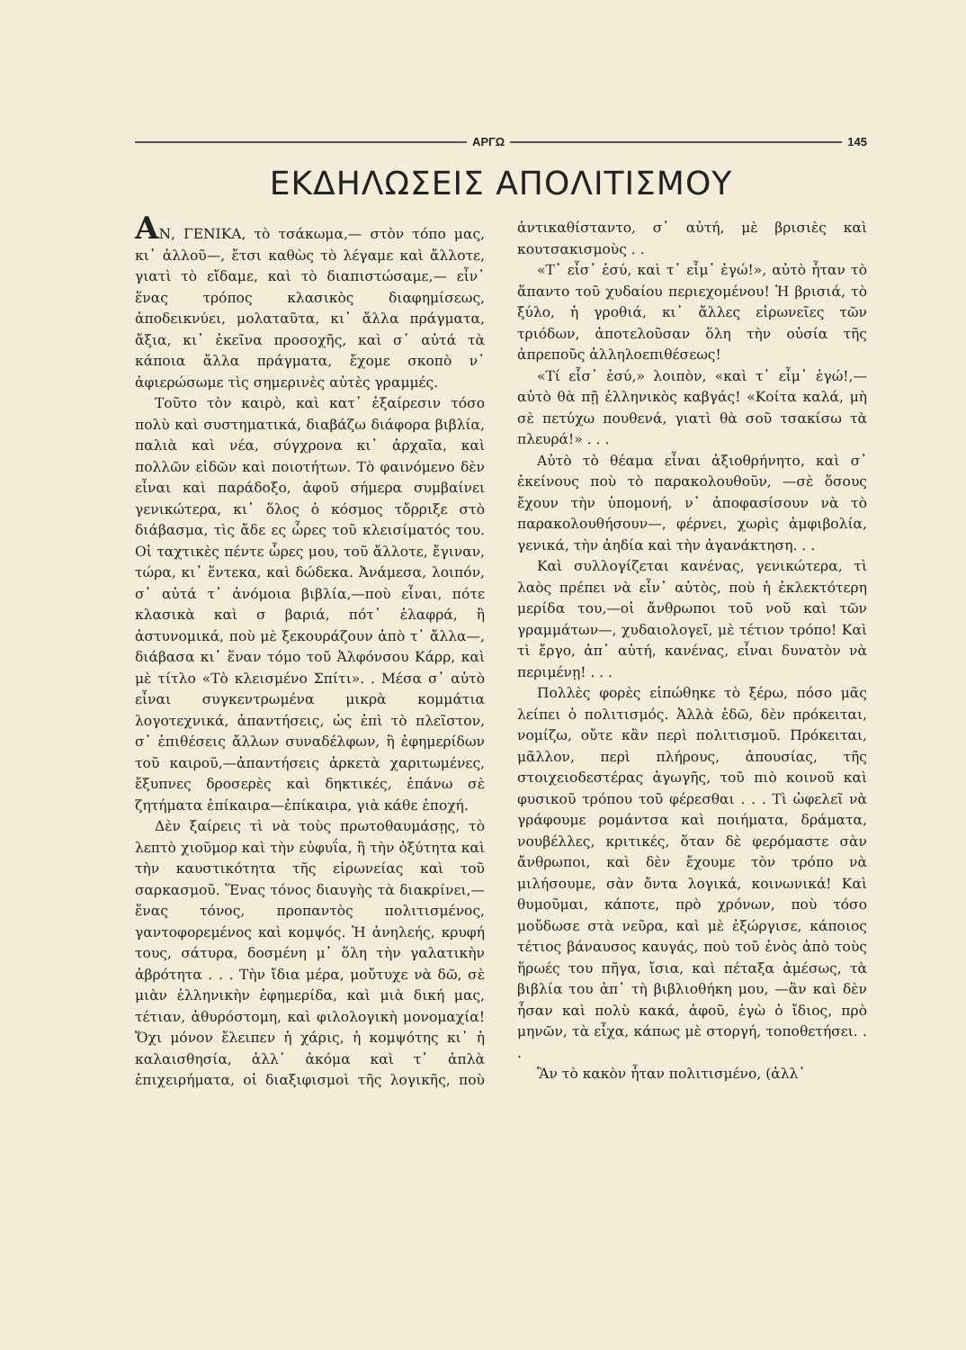ΑΡΓΩ 145
ΕΚΔΗΛΩΣΕΙΣ ΑΠΟΛΙΤΙΣΜΟΥ
ΑΝ, ΓΕΝΙΚΑ, τὸ τσάκωμα,— στὸν τόπο μας, κι᾽ ἀλλοῦ—, ἔτσι καθὼς τὸ λέγαμε καὶ ἄλλοτε, γιατὶ τὸ εἴδαμε, καὶ τὸ διαπιστώσαμε,— εἶν᾽ ἕνας τρόπος κλασικὸς διαφημίσεως, ἀποδεικνύει, μολαταῦτα, κι᾽ ἄλλα πράγματα, ἄξια, κι᾽ ἐκεῖνα προσοχῆς, καὶ σ᾽ αὐτά τὰ κάποια ἄλλα πράγματα, ἔχομε σκοπὸ ν᾽ ἀφιερώσωμε τὶς σημερινὲς αὐτὲς γραμμές.
Τοῦτο τὸν καιρὸ, καὶ κατ᾽ ἐξαίρεσιν τόσο πολὺ καὶ συστηματικά, διαβάζω διάφορα βιβλία, παλιὰ καὶ νέα, σύγχρονα κι᾽ ἀρχαῖα, καὶ πολλῶν εἰδῶν καὶ ποιοτήτων. Τὸ φαινόμενο δὲν εἶναι καὶ παράδοξο, ἀφοῦ σήμερα συμβαίνει γενικώτερα, κι᾽ ὅλος ὁ κόσμος τὄρριξε στὸ διάβασμα, τὶς ἄδε ες ὧρες τοῦ κλεισίματός του. Οἱ ταχτικὲς πέντε ὧρες μου, τοῦ ἄλλοτε, ἔγιναν, τώρα, κι᾽ ἕντεκα, καὶ δώδεκα. Ἀνάμεσα, λοιπόν, σ᾽ αὐτά τ᾽ ἀνόμοια βιβλία,—ποὺ εἶναι, πότε κλασικὰ καὶ σ βαριά, πότ᾽ ἐλαφρά, ἢ ἀστυνομικά, ποὺ μὲ ξεκουράζουν ἀπὸ τ᾽ ἄλλα—, διάβασα κι᾽ ἕναν τόμο τοῦ Ἀλφόνσου Κάρρ, καὶ μὲ τίτλο «Τὸ κλεισμένο Σπίτι». . Μέσα σ᾽ αὐτὸ εἶναι συγκεντρωμένα μικρὰ κομμάτια λογοτεχνικά, ἀπαντήσεις, ὡς ἐπὶ τὸ πλεῖστον, σ᾽ ἐπιθέσεις ἄλλων συναδέλφων, ἢ ἐφημερίδων τοῦ καιροῦ,—ἀπαντήσεις ἀρκετὰ χαριτωμένες, ἔξυπνες δροσερὲς καὶ δηκτικές, ἐπάνω σὲ ζητήματα ἐπίκαιρα—ἐπίκαιρα, γιὰ κάθε ἐποχή.
Δὲν ξαίρεις τὶ νὰ τοὺς πρωτοθαυμάσῃς, τὸ λεπτὸ χιοῦμορ καὶ τὴν εὐφυΐα, ἢ τὴν ὀξύτητα καὶ τὴν καυστικότητα τῆς εἰρωνείας καὶ τοῦ σαρκασμοῦ. Ἕνας τόνος διαυγὴς τὰ διακρίνει,—ἕνας τόνος, προπαντὸς πολιτισμένος, γαντοφορεμένος καὶ κομψός. Ἡ ἀνηλεής, κρυφή τους, σάτυρα, δοσμένη μ᾽ ὅλη τὴν γαλατικὴν ἀβρότητα . . . Τὴν ἴδια μέρα, μοὔτυχε νὰ δῶ, σὲ μιὰν ἑλληνικὴν ἐφημερίδα, καὶ μιὰ δική μας, τέτιαν, ἀθυρόστομη, καὶ φιλολογικὴ μονομαχία! Ὄχι μόνον ἔλειπεν ἡ χάρις, ἡ κομψότης κι᾽ ἡ καλαισθησία, ἀλλ᾽ ἀκόμα καὶ τ᾽ ἁπλὰ ἐπιχειρήματα, οἱ διαξιφισμοὶ τῆς λογικῆς, ποὺ ἀντικαθίσταντο, σ᾽ αὐτή, μὲ βρισιὲς καὶ κουτσακισμοὺς . .
«Τ᾽ εἶσ᾽ ἐσύ, καὶ τ᾽ εἶμ᾽ ἐγώ!», αὐτὸ ἦταν τὸ ἅπαντο τοῦ χυδαίου περιεχομένου! Ἡ βρισιά, τὸ ξύλο, ἡ γροθιά, κι᾽ ἄλλες εἰρωνεῖες τῶν τριόδων, ἀποτελοῦσαν ὅλη τὴν οὐσία τῆς ἀπρεποῦς ἀλληλοεπιθέσεως!
«Τί εἶσ᾽ ἐσύ,» λοιπὸν, «καὶ τ᾽ εἶμ᾽ ἐγώ!,—αὐτὸ θὰ πῇ ἑλληνικὸς καβγάς! «Κοίτα καλά, μὴ σὲ πετύχω πουθενά, γιατὶ θὰ σοῦ τσακίσω τὰ πλευρά!» . . .
Αὐτὸ τὸ θέαμα εἶναι ἀξιοθρήνητο, καὶ σ᾽ ἐκείνους ποὺ τὸ παρακολουθοῦν, —σὲ ὅσους ἔχουν τὴν ὑπομονή, ν᾽ ἀποφασίσουν νὰ τὸ παρακολουθήσουν—, φέρνει, χωρὶς ἀμφιβολία, γενικά, τὴν ἀηδία καὶ τὴν ἀγανάκτηση. . .
Καὶ συλλογίζεται κανένας, γενικώτερα, τὶ λαὸς πρέπει νὰ εἶν᾽ αὐτὸς, ποὺ ἡ ἐκλεκτότερη μερίδα του,—οἱ ἄνθρωποι τοῦ νοῦ καὶ τῶν γραμμάτων—, χυδαιολογεῖ, μὲ τέτιον τρόπο! Καὶ τὶ ἔργο, ἀπ᾽ αὐτή, κανένας, εἶναι δυνατὸν νὰ περιμένῃ! . . .
Πολλὲς φορὲς εἰπώθηκε τὸ ξέρω, πόσο μᾶς λείπει ὁ πολιτισμός. Ἀλλὰ ἐδῶ, δὲν πρόκειται, νομίζω, οὔτε κἂν περὶ πολιτισμοῦ. Πρόκειται, μᾶλλον, περὶ πλήρους, ἀπουσίας, τῆς στοιχειοδεστέρας ἀγωγῆς, τοῦ πιὸ κοινοῦ καὶ φυσικοῦ τρόπου τοῦ φέρεσθαι . . . Τὶ ὠφελεῖ νὰ γράφουμε ρομάντσα καὶ ποιήματα, δράματα, νουβέλλες, κριτικές, ὅταν δὲ φερόμαστε σὰν ἄνθρωποι, καὶ δὲν ἔχουμε τὸν τρόπο νὰ μιλήσουμε, σὰν ὄντα λογικά, κοινωνικά! Καὶ θυμοῦμαι, κάποτε, πρὸ χρόνων, ποὺ τόσο μοὔδωσε στὰ νεῦρα, καὶ μὲ ἐξώργισε, κάποιος τέτιος βάναυσος καυγάς, ποὺ τοῦ ἑνὸς ἀπὸ τοὺς ἥρωές του πῆγα, ἴσια, καὶ πέταξα ἀμέσως, τὰ βιβλία του ἀπ᾽ τὴ βιβλιοθήκη μου, —ἂν καὶ δὲν ἦσαν καὶ πολὺ κακά, ἀφοῦ, ἐγὼ ὁ ἴδιος, πρὸ μηνῶν, τὰ εἶχα, κάπως μὲ στοργή, τοποθετήσει. . .
Ἂν τὸ κακὸν ἦταν πολιτισμένο, (ἀλλ᾽